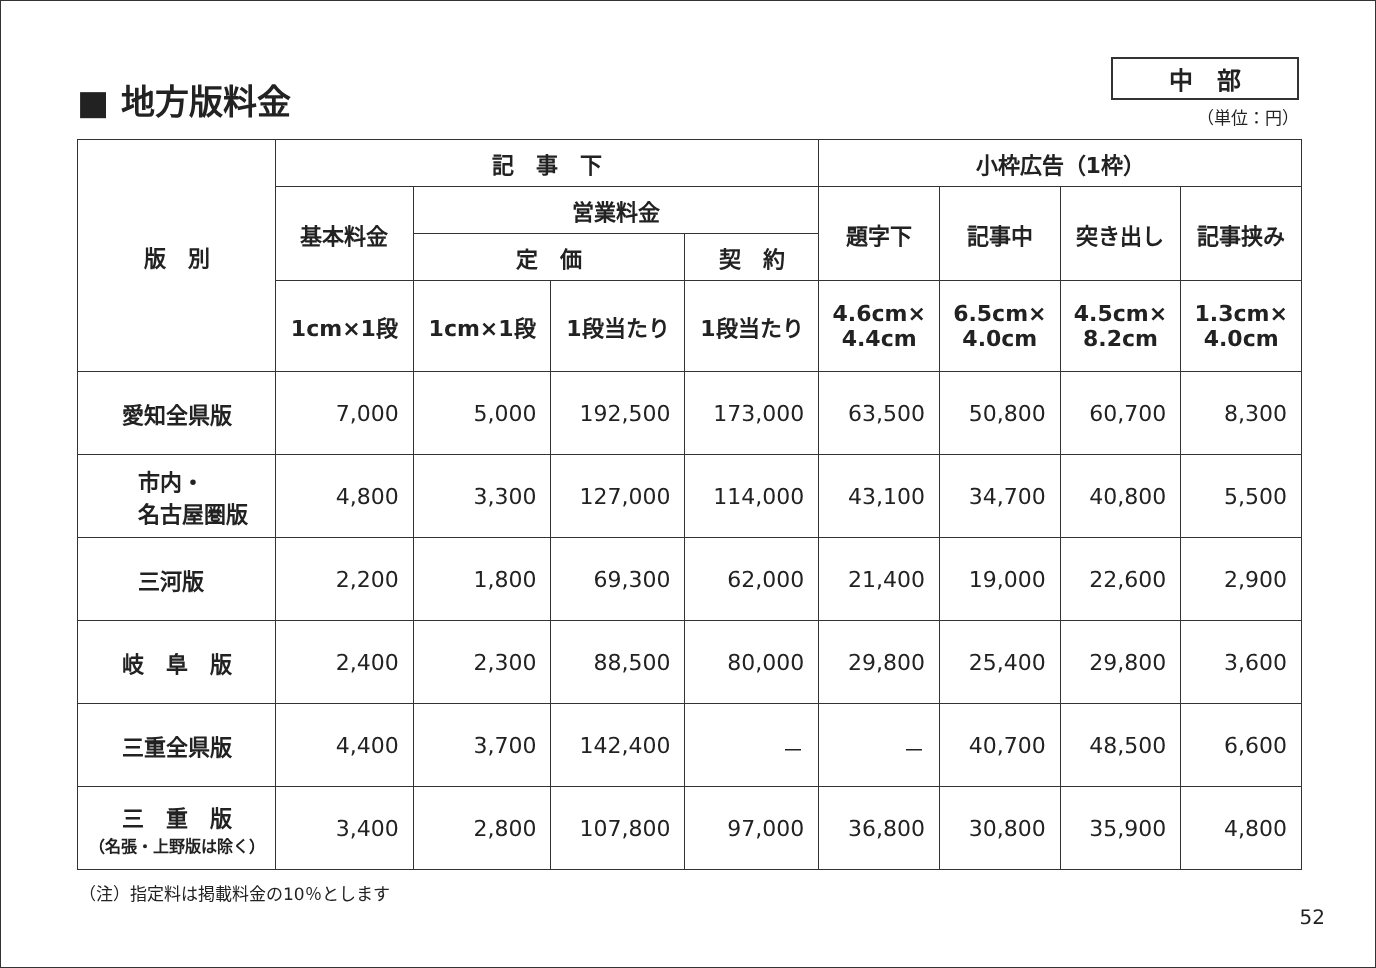■ 地方版料金
中　部
（単位：円）
| 版 別 | 記 事 下 | | | | 小枠広告（1枠） | | | |
| --- | --- | --- | --- | --- | --- | --- | --- | --- |
| | 基本料金 | 営業料金 | | | 題字下 | 記事中 | 突き出し | 記事挟み |
| | | 定 価 | | 契 約 | | | | |
| | 1cm×1段 | 1cm×1段 | 1段当たり | 1段当たり | 4.6cm× 4.4cm | 6.5cm× 4.0cm | 4.5cm× 8.2cm | 1.3cm× 4.0cm |
| 愛知全県版 | 7,000 | 5,000 | 192,500 | 173,000 | 63,500 | 50,800 | 60,700 | 8,300 |
| 市内・ 名古屋圏版 | 4,800 | 3,300 | 127,000 | 114,000 | 43,100 | 34,700 | 40,800 | 5,500 |
| 三河版 | 2,200 | 1,800 | 69,300 | 62,000 | 21,400 | 19,000 | 22,600 | 2,900 |
| 岐 阜 版 | 2,400 | 2,300 | 88,500 | 80,000 | 29,800 | 25,400 | 29,800 | 3,600 |
| 三重全県版 | 4,400 | 3,700 | 142,400 | － | － | 40,700 | 48,500 | 6,600 |
| 三 重 版 （名張・上野版は除く） | 3,400 | 2,800 | 107,800 | 97,000 | 36,800 | 30,800 | 35,900 | 4,800 |
（注）指定料は掲載料金の10％とします
52